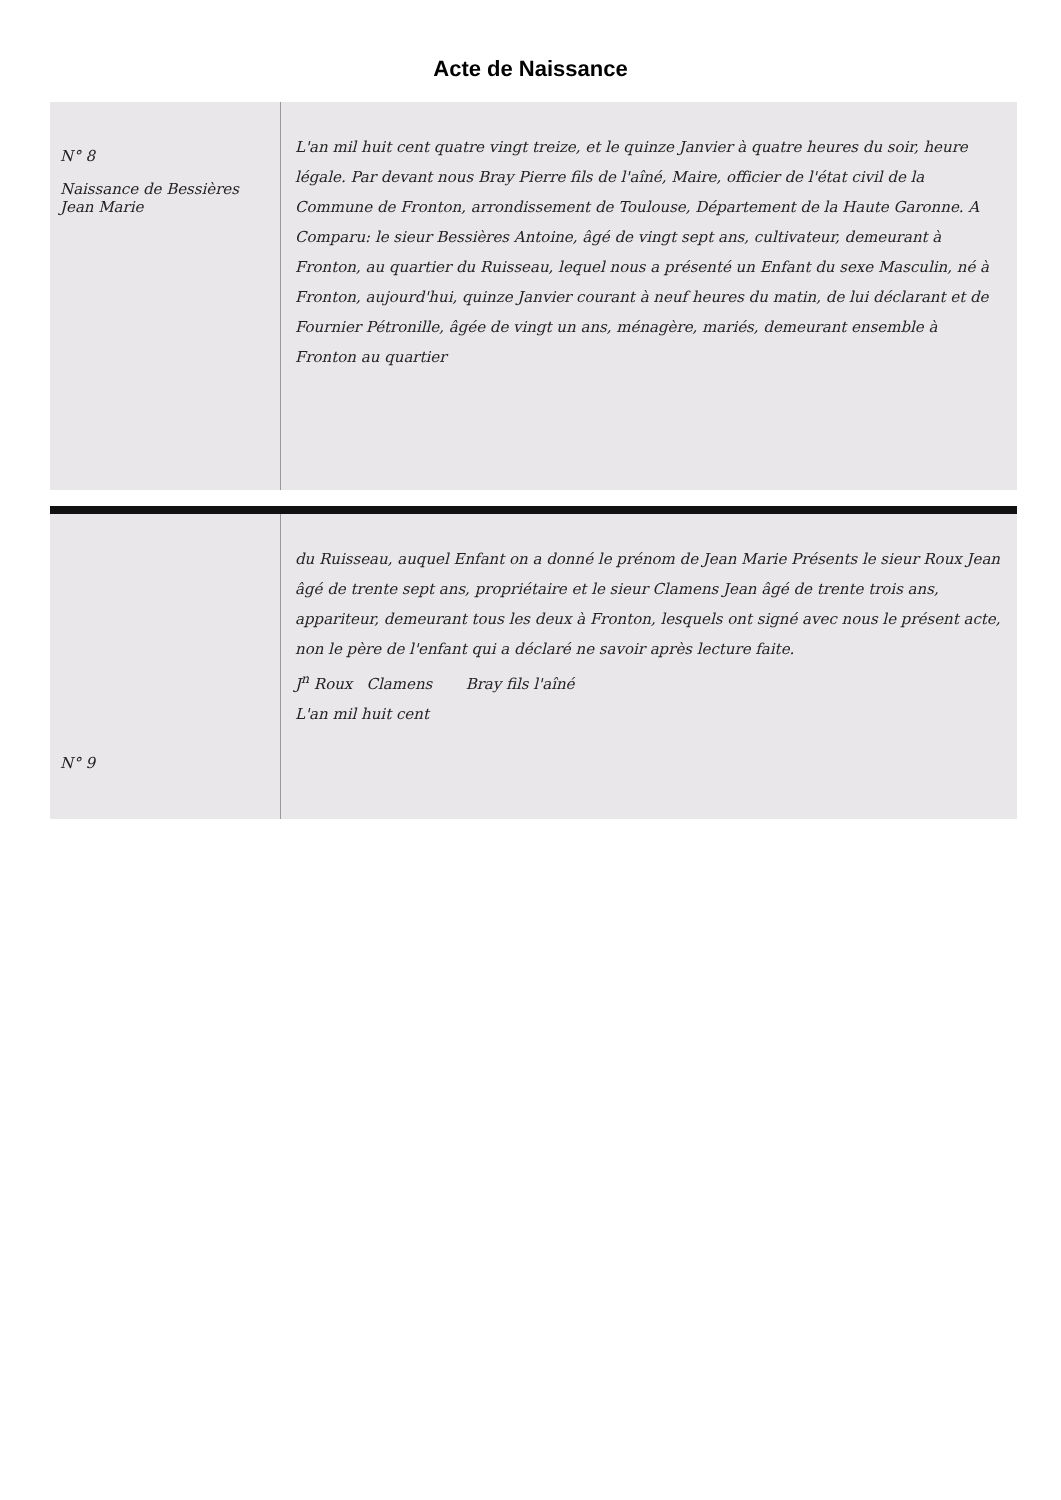Acte de Naissance
N° 8
Naissance de Bessières Jean Marie
L'an mil huit cent quatre vingt treize, et le quinze Janvier à quatre heures du soir, heure légale. Par devant nous Bray Pierre fils de l'aîné, Maire, officier de l'état civil de la Commune de Fronton, arrondissement de Toulouse, Département de la Haute Garonne. A Comparu: le sieur Bessières Antoine, âgé de vingt sept ans, cultivateur, demeurant à Fronton, au quartier du Ruisseau, lequel nous a présenté un Enfant du sexe Masculin, né à Fronton, aujourd'hui, quinze Janvier courant à neuf heures du matin, de lui déclarant et de Fournier Pétronille, âgée de vingt un ans, ménagère, mariés, demeurant ensemble à Fronton au quartier
N° 9
du Ruisseau, auquel Enfant on a donné le prénom de Jean Marie Présents le sieur Roux Jean âgé de trente sept ans, propriétaire et le sieur Clamens Jean âgé de trente trois ans, appariteur, demeurant tous les deux à Fronton, lesquels ont signé avec nous le présent acte, non le père de l'enfant qui a déclaré ne savoir après lecture faite.
J<sup>n</sup> Roux Clamens Bray fils l'aîné
L'an mil huit cent